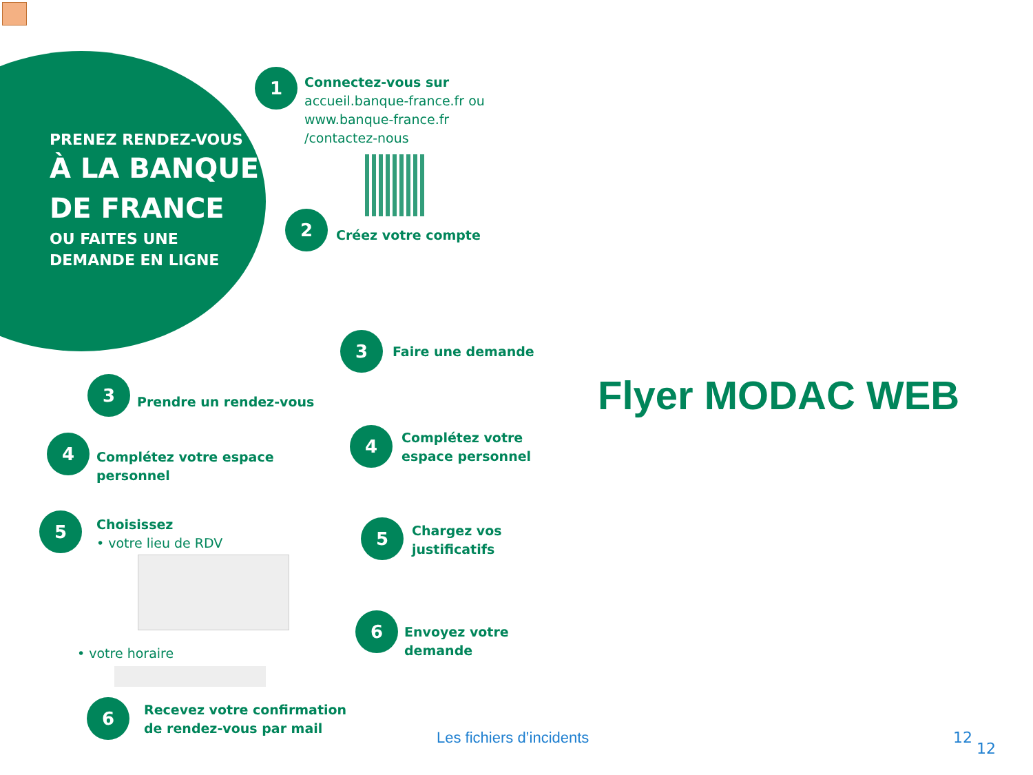PRENEZ RENDEZ-VOUS
À LA BANQUE
DE FRANCE
OU FAITES UNE
DEMANDE EN LIGNE
1
Connectez-vous sur
accueil.banque-france.fr ou
www.banque-france.fr
/contactez-nous
2
Créez votre compte
3 Faire une demande
3
Prendre un rendez-vous
4
Complétez votre espace
personnel
4
Complétez votre
espace personnel
5
Choisissez
• votre lieu de RDV
5
Chargez vos
justificatifs
• votre horaire
6
Envoyez votre
demande
6
Recevez votre confirmation
de rendez-vous par mail
Flyer MODAC WEB
Les fichiers d’incidents 12
12